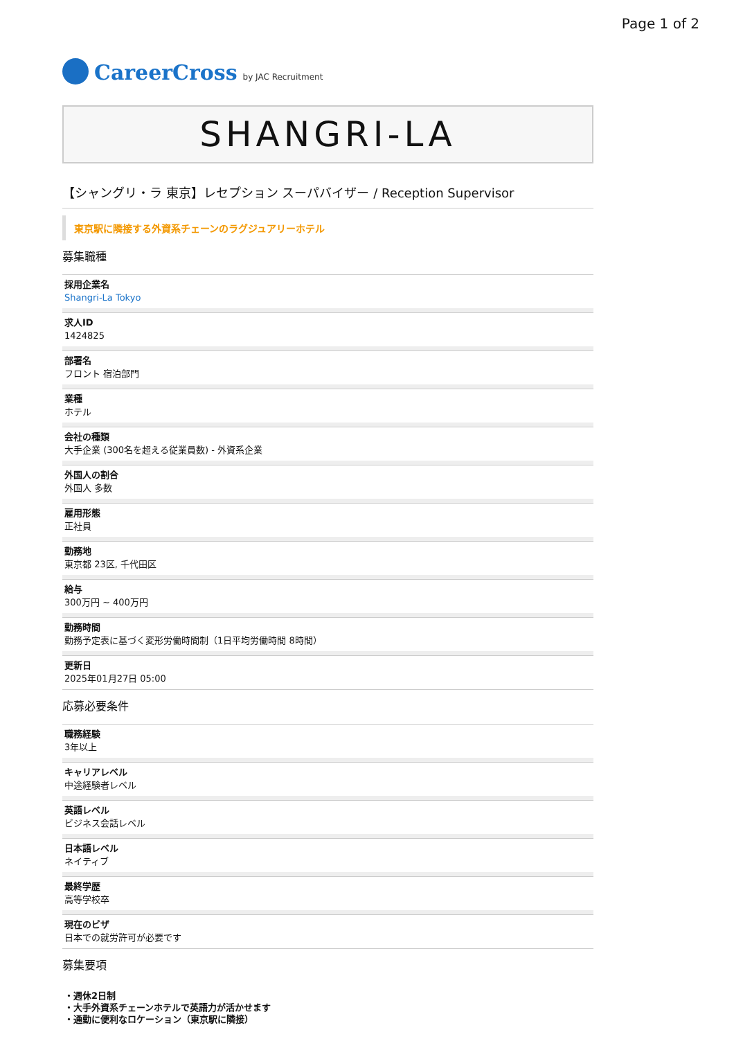Page 1 of 2
CareerCross by JAC Recruitment
SHANGRI-LA
【シャングリ・ラ 東京】レセプション スーパバイザー / Reception Supervisor
東京駅に隣接する外資系チェーンのラグジュアリーホテル
募集職種
採用企業名
Shangri-La Tokyo
求人ID
1424825
部署名
フロント 宿泊部門
業種
ホテル
会社の種類
大手企業 (300名を超える従業員数) - 外資系企業
外国人の割合
外国人 多数
雇用形態
正社員
勤務地
東京都 23区, 千代田区
給与
300万円 ~ 400万円
勤務時間
勤務予定表に基づく変形労働時間制（1日平均労働時間 8時間）
更新日
2025年01月27日 05:00
応募必要条件
職務経験
3年以上
キャリアレベル
中途経験者レベル
英語レベル
ビジネス会話レベル
日本語レベル
ネイティブ
最終学歴
高等学校卒
現在のビザ
日本での就労許可が必要です
募集要項
・週休2日制
・大手外資系チェーンホテルで英語力が活かせます
・通勤に便利なロケーション（東京駅に隣接）